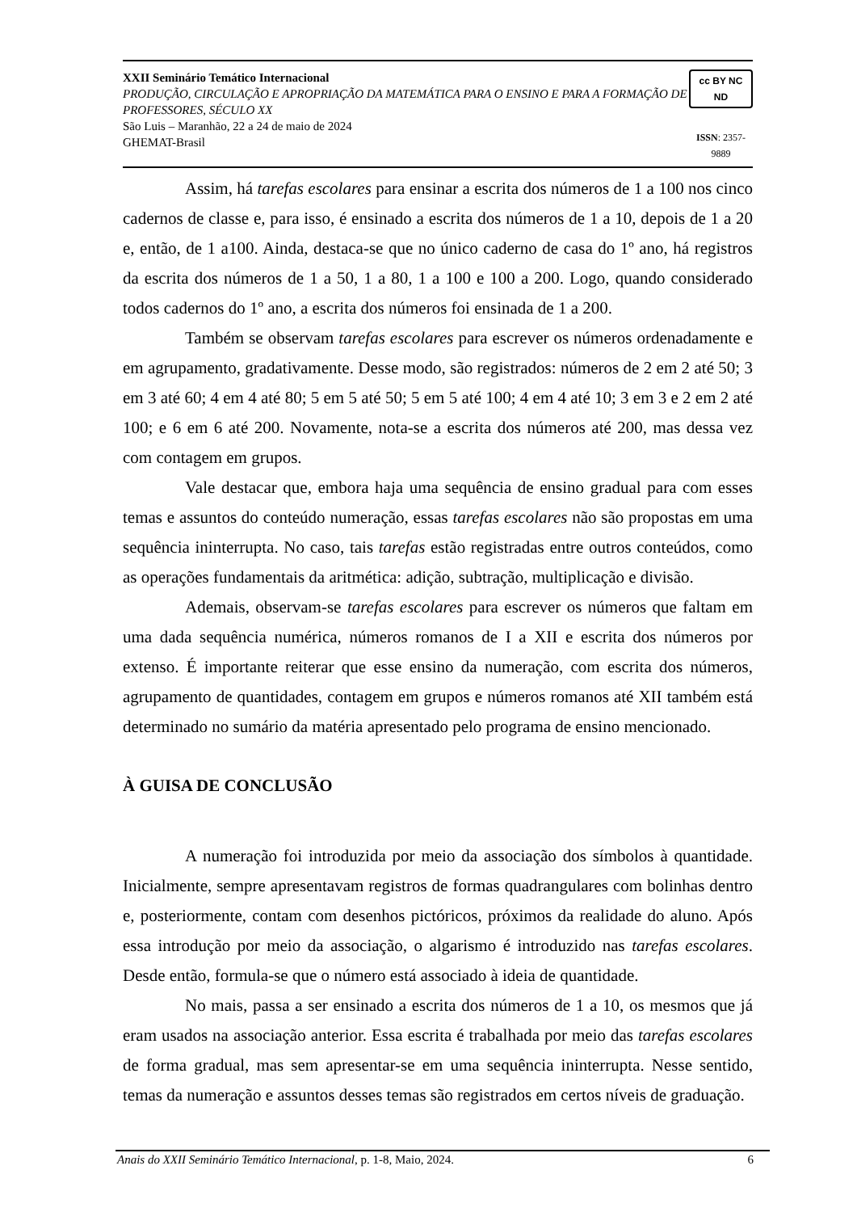XXII Seminário Temático Internacional
PRODUÇÃO, CIRCULAÇÃO E APROPRIAÇÃO DA MATEMÁTICA PARA O ENSINO E PARA A FORMAÇÃO DE PROFESSORES, SÉCULO XX
São Luis – Maranhão, 22 a 24 de maio de 2024
GHEMAT-Brasil
cc BY NC ND
ISSN: 2357-9889
Assim, há tarefas escolares para ensinar a escrita dos números de 1 a 100 nos cinco cadernos de classe e, para isso, é ensinado a escrita dos números de 1 a 10, depois de 1 a 20 e, então, de 1 a100. Ainda, destaca-se que no único caderno de casa do 1º ano, há registros da escrita dos números de 1 a 50, 1 a 80, 1 a 100 e 100 a 200. Logo, quando considerado todos cadernos do 1º ano, a escrita dos números foi ensinada de 1 a 200.
Também se observam tarefas escolares para escrever os números ordenadamente e em agrupamento, gradativamente. Desse modo, são registrados: números de 2 em 2 até 50; 3 em 3 até 60; 4 em 4 até 80; 5 em 5 até 50; 5 em 5 até 100; 4 em 4 até 10; 3 em 3 e 2 em 2 até 100; e 6 em 6 até 200. Novamente, nota-se a escrita dos números até 200, mas dessa vez com contagem em grupos.
Vale destacar que, embora haja uma sequência de ensino gradual para com esses temas e assuntos do conteúdo numeração, essas tarefas escolares não são propostas em uma sequência ininterrupta. No caso, tais tarefas estão registradas entre outros conteúdos, como as operações fundamentais da aritmética: adição, subtração, multiplicação e divisão.
Ademais, observam-se tarefas escolares para escrever os números que faltam em uma dada sequência numérica, números romanos de I a XII e escrita dos números por extenso. É importante reiterar que esse ensino da numeração, com escrita dos números, agrupamento de quantidades, contagem em grupos e números romanos até XII também está determinado no sumário da matéria apresentado pelo programa de ensino mencionado.
À GUISA DE CONCLUSÃO
A numeração foi introduzida por meio da associação dos símbolos à quantidade. Inicialmente, sempre apresentavam registros de formas quadrangulares com bolinhas dentro e, posteriormente, contam com desenhos pictóricos, próximos da realidade do aluno. Após essa introdução por meio da associação, o algarismo é introduzido nas tarefas escolares. Desde então, formula-se que o número está associado à ideia de quantidade.
No mais, passa a ser ensinado a escrita dos números de 1 a 10, os mesmos que já eram usados na associação anterior. Essa escrita é trabalhada por meio das tarefas escolares de forma gradual, mas sem apresentar-se em uma sequência ininterrupta. Nesse sentido, temas da numeração e assuntos desses temas são registrados em certos níveis de graduação.
Anais do XXII Seminário Temático Internacional, p. 1-8, Maio, 2024. 6